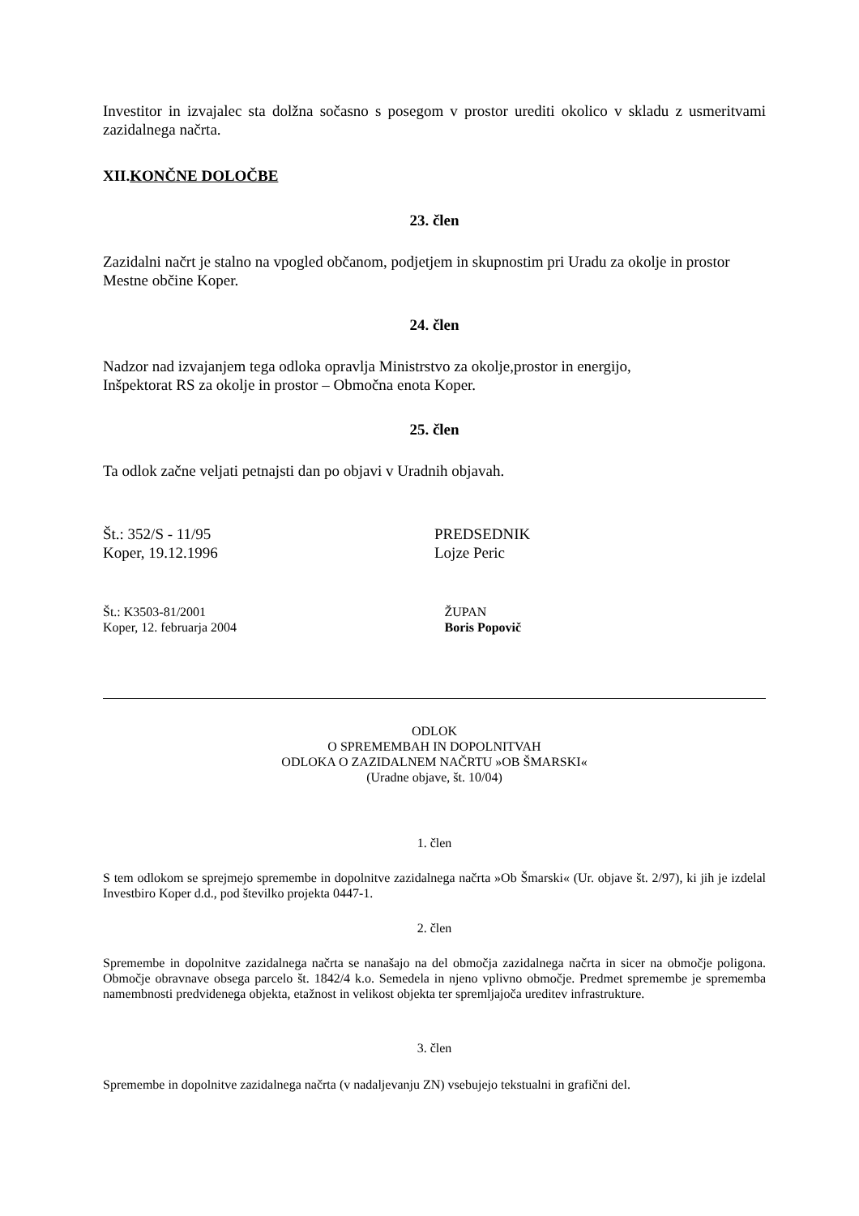Investitor in izvajalec sta dolžna sočasno s posegom v prostor urediti okolico v skladu z usmeritvami zazidalnega načrta.
XII.KONČNE DOLOČBE
23. člen
Zazidalni načrt je stalno na vpogled občanom, podjetjem in skupnostim pri Uradu za okolje in prostor Mestne občine Koper.
24. člen
Nadzor nad izvajanjem tega odloka opravlja Ministrstvo za okolje,prostor in energijo,
Inšpektorat RS za okolje in prostor – Območna enota Koper.
25. člen
Ta odlok začne veljati petnajsti dan po objavi v Uradnih objavah.
Št.: 352/S - 11/95
Koper, 19.12.1996
PREDSEDNIK
Lojze Peric
Št.: K3503-81/2001
Koper, 12. februarja 2004
ŽUPAN
Boris Popovič
ODLOK
O SPREMEMBAH IN DOPOLNITVAH
ODLOKA O ZAZIDALNEM NAČRTU »OB ŠMARSKI«
(Uradne objave, št. 10/04)
1. člen
S tem odlokom se sprejmejo spremembe in dopolnitve zazidalnega načrta »Ob Šmarski« (Ur. objave št. 2/97), ki jih je izdelal Investbiro Koper d.d., pod številko projekta 0447-1.
2. člen
Spremembe in dopolnitve zazidalnega načrta se nanašajo na del območja zazidalnega načrta in sicer na območje poligona. Območje obravnave obsega parcelo št. 1842/4 k.o. Semedela in njeno vplivno območje. Predmet spremembe je sprememba namembnosti predvidenega objekta, etažnost in velikost objekta ter spremljajoča ureditev infrastrukture.
3. člen
Spremembe in dopolnitve zazidalnega načrta (v nadaljevanju ZN) vsebujejo tekstualni in grafični del.